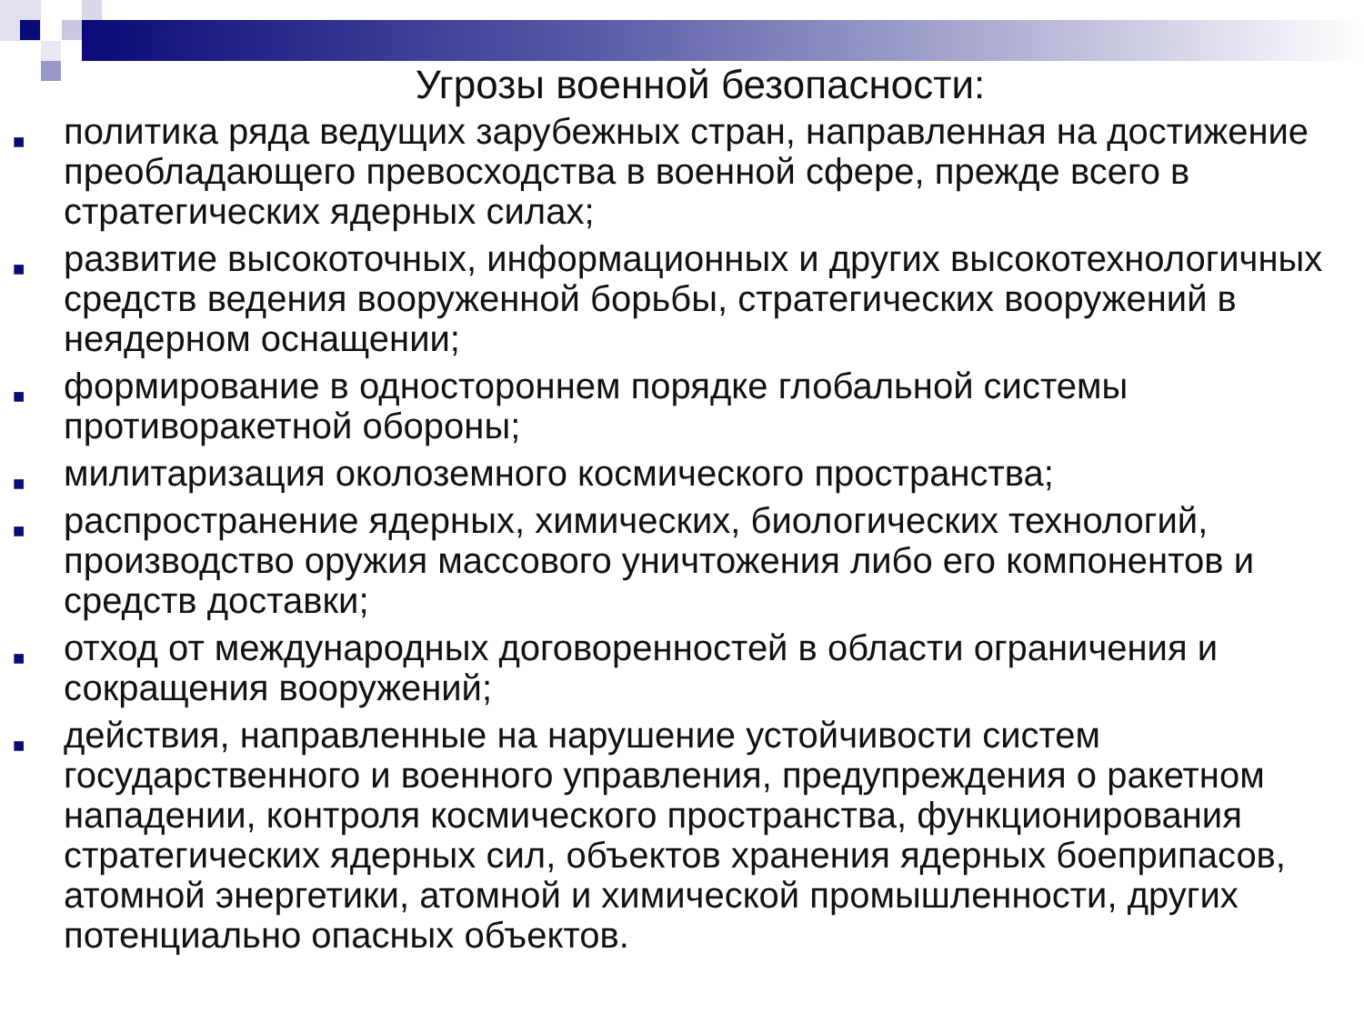Угрозы военной безопасности:
■ политика ряда ведущих зарубежных стран, направленная на достижение преобладающего превосходства в военной сфере, прежде всего в стратегических ядерных силах;
■ развитие высокоточных, информационных и других высокотехнологичных средств ведения вооруженной борьбы, стратегических вооружений в неядерном оснащении;
■ формирование в одностороннем порядке глобальной системы противоракетной обороны;
■ милитаризация околоземного космического пространства;
■ распространение ядерных, химических, биологических технологий, производство оружия массового уничтожения либо его компонентов и средств доставки;
■ отход от международных договоренностей в области ограничения и сокращения вооружений;
■ действия, направленные на нарушение устойчивости систем государственного и военного управления, предупреждения о ракетном нападении, контроля космического пространства, функционирования стратегических ядерных сил, объектов хранения ядерных боеприпасов, атомной энергетики, атомной и химической промышленности, других потенциально опасных объектов.